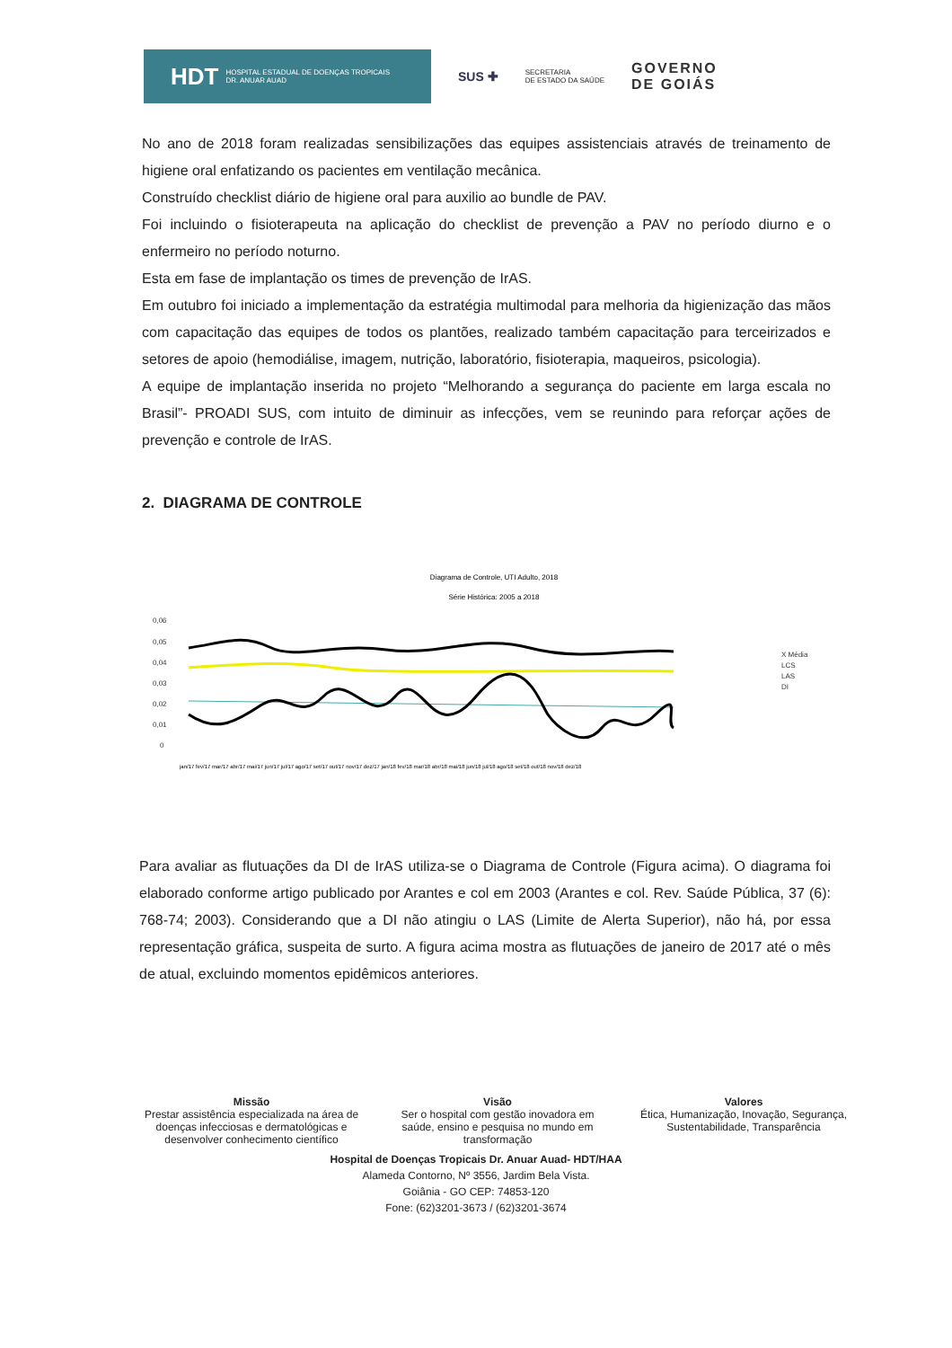HDT HOSPITAL ESTADUAL DE DOENÇAS TROPICAIS
DR. ANUAR AUAD
SUS ✚
SECRETARIA
DE ESTADO DA SAÚDE
GOVERNO
DE GOIÁS
No ano de 2018 foram realizadas sensibilizações das equipes assistenciais através de treinamento de higiene oral enfatizando os pacientes em ventilação mecânica.
Construído checklist diário de higiene oral para auxilio ao bundle de PAV.
Foi incluindo o fisioterapeuta na aplicação do checklist de prevenção a PAV no período diurno e o enfermeiro no período noturno.
Esta em fase de implantação os times de prevenção de IrAS.
Em outubro foi iniciado a implementação da estratégia multimodal para melhoria da higienização das mãos com capacitação das equipes de todos os plantões, realizado também capacitação para terceirizados e setores de apoio (hemodiálise, imagem, nutrição, laboratório, fisioterapia, maqueiros, psicologia).
A equipe de implantação inserida no projeto “Melhorando a segurança do paciente em larga escala no Brasil”- PROADI SUS, com intuito de diminuir as infecções, vem se reunindo para reforçar ações de prevenção e controle de IrAS.
2. DIAGRAMA DE CONTROLE
Diagrama de Controle, UTI Adulto, 2018
Série Histórica: 2005 a 2018
0,06
0,05
0,04
0,03
0,02
0,01
0
X Média
LCS
LAS
DI
jan/17 fev/17 mar/17 abr/17 mai/17 jun/17 jul/17 ago/17 set/17 out/17 nov/17 dez/17 jan/18 fev/18 mar/18 abr/18 mai/18 jun/18 jul/18 ago/18 set/18 out/18 nov/18 dez/18
Para avaliar as flutuações da DI de IrAS utiliza-se o Diagrama de Controle (Figura acima). O diagrama foi elaborado conforme artigo publicado por Arantes e col em 2003 (Arantes e col. Rev. Saúde Pública, 37 (6): 768-74; 2003). Considerando que a DI não atingiu o LAS (Limite de Alerta Superior), não há, por essa representação gráfica, suspeita de surto. A figura acima mostra as flutuações de janeiro de 2017 até o mês de atual, excluindo momentos epidêmicos anteriores.
Missão
Prestar assistência especializada na área de doenças infecciosas e dermatológicas e desenvolver conhecimento científico
Visão
Ser o hospital com gestão inovadora em saúde, ensino e pesquisa no mundo em transformação
Valores
Ética, Humanização, Inovação, Segurança, Sustentabilidade, Transparência
Hospital de Doenças Tropicais Dr. Anuar Auad- HDT/HAA
Alameda Contorno, Nº 3556, Jardim Bela Vista.
Goiânia - GO CEP: 74853-120
Fone: (62)3201-3673 / (62)3201-3674